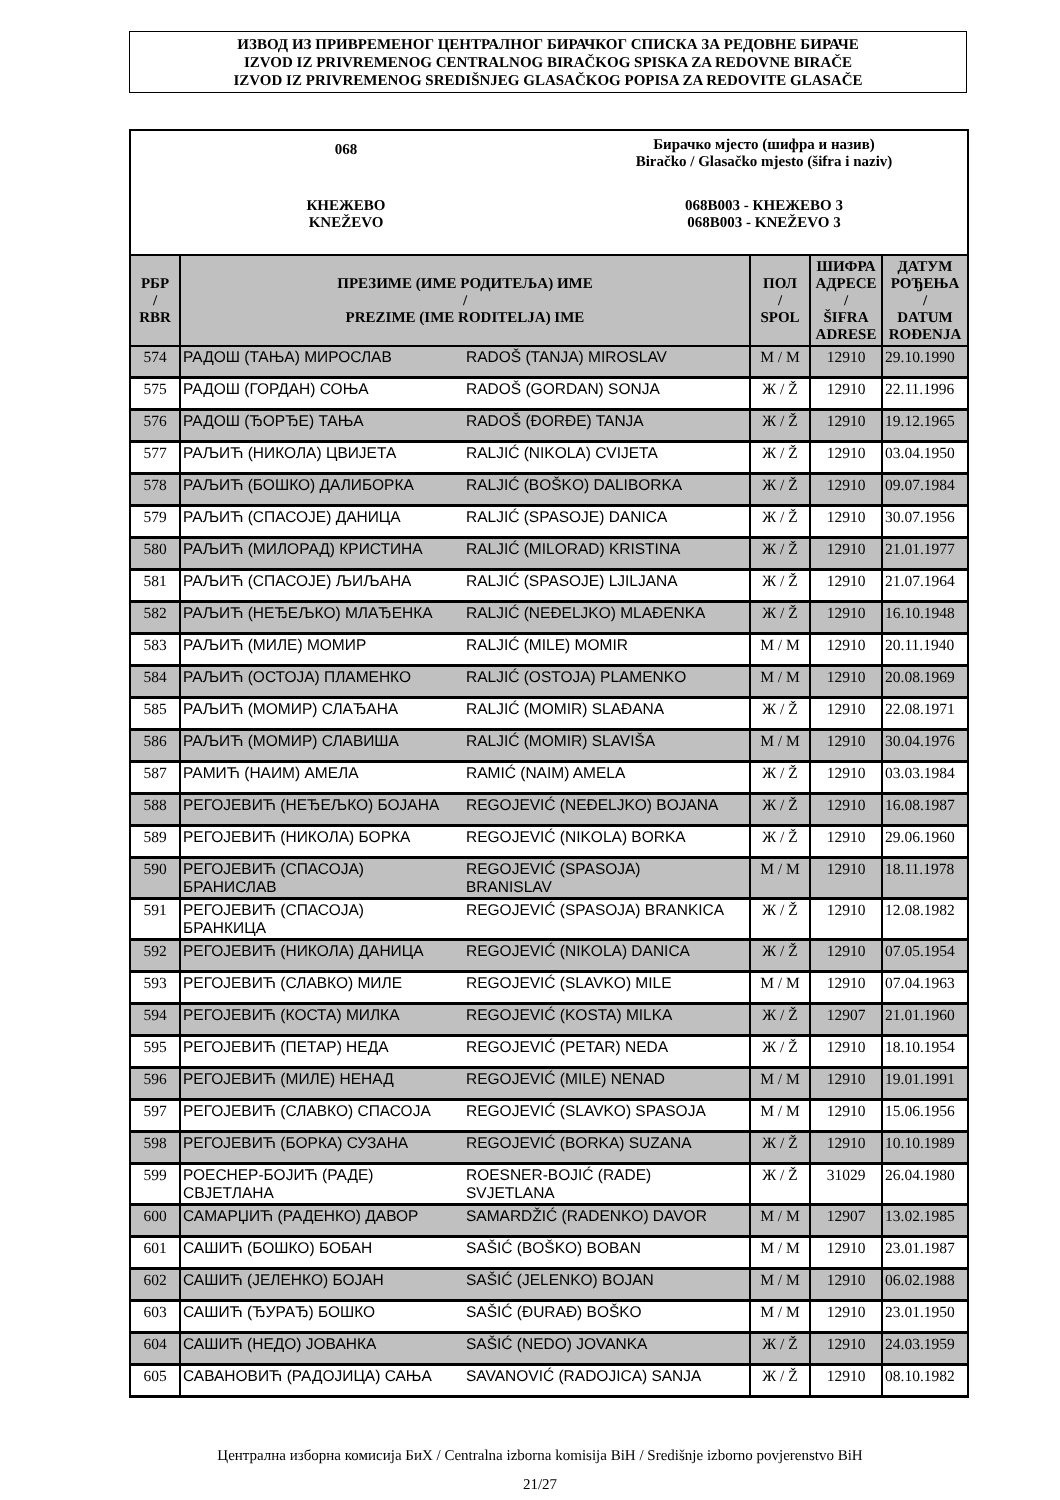ИЗВОД ИЗ ПРИВРЕМЕНОГ ЦЕНТРАЛНОГ БИРАЧКОГ СПИСКА ЗА РЕДОВНЕ БИРАЧЕ
IZVOD IZ PRIVREMENOG CENTRALNOG BIRAČKOG SPISKA ZA REDOVNE BIRAČE
IZVOD IZ PRIVREMENOG SREDIŠNJEG GLASAČKOG POPISA ZA REDOVITE GLASAČE
068
Бирачко мјесто (шифра и назив)
Biračko / Glasačko mjesto (šifra i naziv)
КНЕЖЕВО
KNEŽEVO
068B003 - КНЕЖЕВО 3
068B003 - KNEŽEVO 3
| РБР / RBR | ПРЕЗИМЕ (ИМЕ РОДИТЕЉА) ИМЕ / PREZIME (IME RODITELJA) IME | | ПОЛ / SPOL | ШИФРА АДРЕСЕ / ŠIFRA ADRESE | ДАТУМ РОЂЕЊА / DATUM ROĐENJA |
| --- | --- | --- | --- | --- | --- |
| 574 | РАДОШ (ТАЊА) МИРОСЛАВ | RADOŠ (TANJA) MIROSLAV | М / M | 12910 | 29.10.1990 |
| 575 | РАДОШ (ГОРДАН) СОЊА | RADOŠ (GORDAN) SONJA | Ж / Ž | 12910 | 22.11.1996 |
| 576 | РАДОШ (ЂОРЂЕ) ТАЊА | RADOŠ (ĐORĐE) TANJA | Ж / Ž | 12910 | 19.12.1965 |
| 577 | РАЉИЋ (НИКОЛА) ЦВИЈЕТА | RALJIĆ (NIKOLA) CVIJETA | Ж / Ž | 12910 | 03.04.1950 |
| 578 | РАЉИЋ (БОШКО) ДАЛИБОРКА | RALJIĆ (BOŠKO) DALIBORKA | Ж / Ž | 12910 | 09.07.1984 |
| 579 | РАЉИЋ (СПАСОЈЕ) ДАНИЦА | RALJIĆ (SPASOJE) DANICA | Ж / Ž | 12910 | 30.07.1956 |
| 580 | РАЉИЋ (МИЛОРАД) КРИСТИНА | RALJIĆ (MILORAD) KRISTINA | Ж / Ž | 12910 | 21.01.1977 |
| 581 | РАЉИЋ (СПАСОЈЕ) ЉИЉАНА | RALJIĆ (SPASOJE) LJILJANA | Ж / Ž | 12910 | 21.07.1964 |
| 582 | РАЉИЋ (НЕЂЕЉКО) МЛАЂЕНКА | RALJIĆ (NEĐELJKO) MLAĐENKA | Ж / Ž | 12910 | 16.10.1948 |
| 583 | РАЉИЋ (МИЛЕ) МОМИР | RALJIĆ (MILE) MOMIR | М / M | 12910 | 20.11.1940 |
| 584 | РАЉИЋ (ОСТОЈА) ПЛАМЕНКО | RALJIĆ (OSTOJA) PLAMENKO | М / M | 12910 | 20.08.1969 |
| 585 | РАЉИЋ (МОМИР) СЛАЂАНА | RALJIĆ (MOMIR) SLAĐANA | Ж / Ž | 12910 | 22.08.1971 |
| 586 | РАЉИЋ (МОМИР) СЛАВИША | RALJIĆ (MOMIR) SLAVIŠA | М / M | 12910 | 30.04.1976 |
| 587 | РАМИЋ (НАИМ) АМЕЛА | RAMIĆ (NAIM) AMELA | Ж / Ž | 12910 | 03.03.1984 |
| 588 | РЕГОЈЕВИЋ (НЕЂЕЉКО) БОЈАНА | REGOJEVIĆ (NEĐELJKO) BOJANA | Ж / Ž | 12910 | 16.08.1987 |
| 589 | РЕГОЈЕВИЋ (НИКОЛА) БОРКА | REGOJEVIĆ (NIKOLA) BORKA | Ж / Ž | 12910 | 29.06.1960 |
| 590 | РЕГОЈЕВИЋ (СПАСОЈА) БРАНИСЛАВ | REGOJEVIĆ (SPASOJA) BRANISLAV | М / M | 12910 | 18.11.1978 |
| 591 | РЕГОЈЕВИЋ (СПАСОЈА) БРАНКИЦА | REGOJEVIĆ (SPASOJA) BRANKICA | Ж / Ž | 12910 | 12.08.1982 |
| 592 | РЕГОЈЕВИЋ (НИКОЛА) ДАНИЦА | REGOJEVIĆ (NIKOLA) DANICA | Ж / Ž | 12910 | 07.05.1954 |
| 593 | РЕГОЈЕВИЋ (СЛАВКО) МИЛЕ | REGOJEVIĆ (SLAVKO) MILE | М / M | 12910 | 07.04.1963 |
| 594 | РЕГОЈЕВИЋ (КОСТА) МИЛКА | REGOJEVIĆ (KOSTA) MILKA | Ж / Ž | 12907 | 21.01.1960 |
| 595 | РЕГОЈЕВИЋ (ПЕТАР) НЕДА | REGOJEVIĆ (PETAR) NEDA | Ж / Ž | 12910 | 18.10.1954 |
| 596 | РЕГОЈЕВИЋ (МИЛЕ) НЕНАД | REGOJEVIĆ (MILE) NENAD | М / M | 12910 | 19.01.1991 |
| 597 | РЕГОЈЕВИЋ (СЛАВКО) СПАСОЈА | REGOJEVIĆ (SLAVKO) SPASOJA | М / M | 12910 | 15.06.1956 |
| 598 | РЕГОЈЕВИЋ (БОРКА) СУЗАНА | REGOJEVIĆ (BORKA) SUZANA | Ж / Ž | 12910 | 10.10.1989 |
| 599 | РОЕСНЕР-БОЈИЋ (РАДЕ) СВЈЕТЛАНА | ROESNER-BOJIĆ (RADE) SVJETLANA | Ж / Ž | 31029 | 26.04.1980 |
| 600 | САМАРЏИЋ (РАДЕНКО) ДАВОР | SAMARDŽIĆ (RADENKO) DAVOR | М / M | 12907 | 13.02.1985 |
| 601 | САШИЋ (БОШКО) БОБАН | SAŠIĆ (BOŠKO) BOBAN | М / M | 12910 | 23.01.1987 |
| 602 | САШИЋ (ЈЕЛЕНКО) БОЈАН | SAŠIĆ (JELENKO) BOJAN | М / M | 12910 | 06.02.1988 |
| 603 | САШИЋ (ЂУРАЂ) БОШКО | SAŠIĆ (ĐURAĐ) BOŠKO | М / M | 12910 | 23.01.1950 |
| 604 | САШИЋ (НЕДО) ЈОВАНКА | SAŠIĆ (NEDO) JOVANKA | Ж / Ž | 12910 | 24.03.1959 |
| 605 | САВАНОВИЋ (РАДОЈИЦА) САЊА | SAVANOVIĆ (RADOJICA) SANJA | Ж / Ž | 12910 | 08.10.1982 |
Централна изборна комисија БиХ / Centralna izborna komisija BiH / Središnje izborno povjerenstvo BiH
21/27